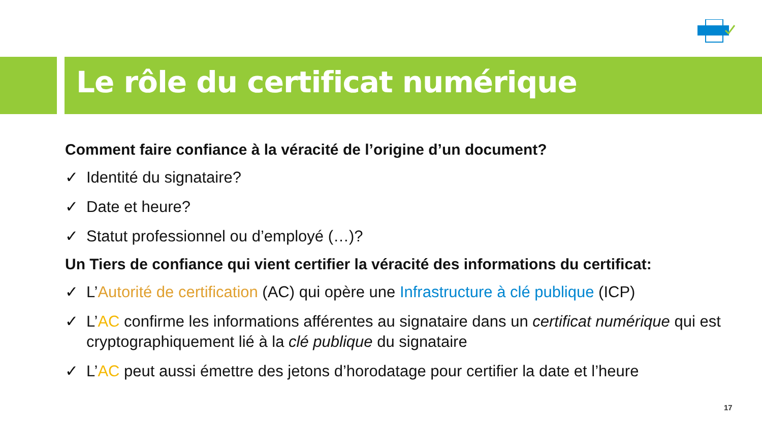Le rôle du certificat numérique
Comment faire confiance à la véracité de l’origine d’un document?
✓ Identité du signataire?
✓ Date et heure?
✓ Statut professionnel ou d’employé (…)?
Un Tiers de confiance qui vient certifier la véracité des informations du certificat:
✓ L’Autorité de certification (AC) qui opère une Infrastructure à clé publique (ICP)
✓ L’AC confirme les informations afférentes au signataire dans un certificat numérique qui est cryptographiquement lié à la clé publique du signataire
✓ L’AC peut aussi émettre des jetons d’horodatage pour certifier la date et l’heure
17